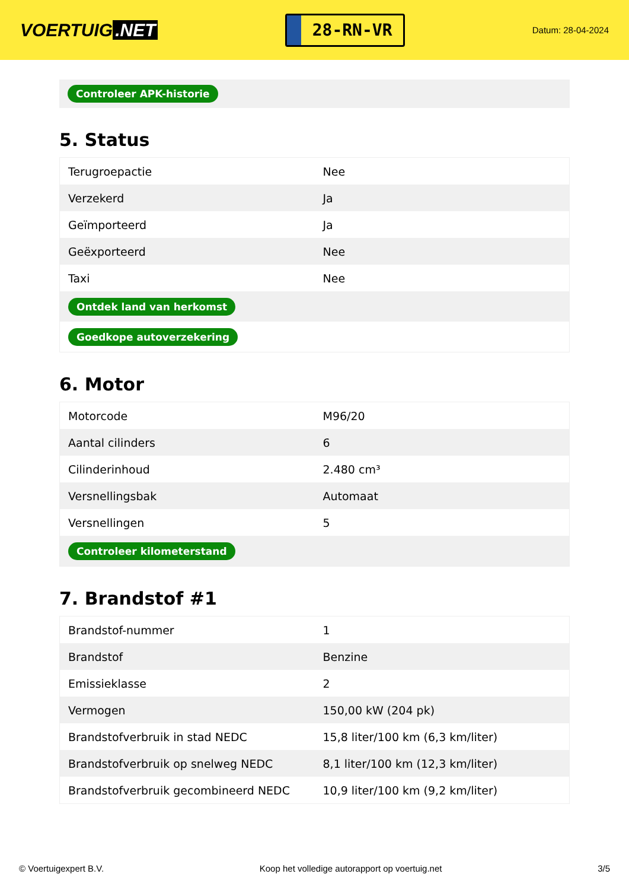VOERTUIG.NET
28-RN-VR
Datum: 28-04-2024
Controleer APK-historie
5. Status
| Terugroepactie | Nee |
| Verzekerd | Ja |
| Geïmporteerd | Ja |
| Geëxporteerd | Nee |
| Taxi | Nee |
| Ontdek land van herkomst | |
| Goedkope autoverzekering | |
6. Motor
| Motorcode | M96/20 |
| Aantal cilinders | 6 |
| Cilinderinhoud | 2.480 cm³ |
| Versnellingsbak | Automaat |
| Versnellingen | 5 |
| Controleer kilometerstand | |
7. Brandstof #1
| Brandstof-nummer | 1 |
| Brandstof | Benzine |
| Emissieklasse | 2 |
| Vermogen | 150,00 kW (204 pk) |
| Brandstofverbruik in stad NEDC | 15,8 liter/100 km (6,3 km/liter) |
| Brandstofverbruik op snelweg NEDC | 8,1 liter/100 km (12,3 km/liter) |
| Brandstofverbruik gecombineerd NEDC | 10,9 liter/100 km (9,2 km/liter) |
© Voertuigexpert B.V. Koop het volledige autorapport op voertuig.net 3/5